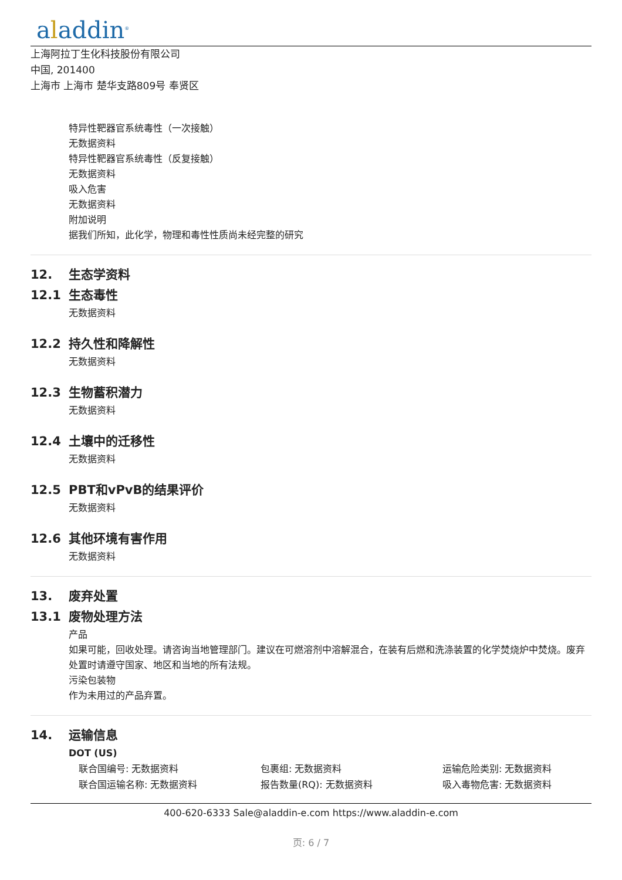aladdin<sup>®</sup>
上海阿拉丁生化科技股份有限公司
中国, 201400
上海市 上海市 楚华支路809号 奉贤区
特异性靶器官系统毒性（一次接触）
无数据资料
特异性靶器官系统毒性（反复接触）
无数据资料
吸入危害
无数据资料
附加说明
据我们所知，此化学，物理和毒性性质尚未经完整的研究
12. 生态学资料
12.1 生态毒性
无数据资料
12.2 持久性和降解性
无数据资料
12.3 生物蓄积潜力
无数据资料
12.4 土壤中的迁移性
无数据资料
12.5 PBT和vPvB的结果评价
无数据资料
12.6 其他环境有害作用
无数据资料
13. 废弃处置
13.1 废物处理方法
产品
如果可能，回收处理。请咨询当地管理部门。建议在可燃溶剂中溶解混合，在装有后燃和洗涤装置的化学焚烧炉中焚烧。废弃处置时请遵守国家、地区和当地的所有法规。
污染包装物
作为未用过的产品弃置。
14. 运输信息
DOT (US)
联合国编号: 无数据资料
包裹组: 无数据资料
运输危险类别: 无数据资料
联合国运输名称: 无数据资料
报告数量(RQ): 无数据资料
吸入毒物危害: 无数据资料
400-620-6333 Sale@aladdin-e.com https://www.aladdin-e.com
页: 6 / 7